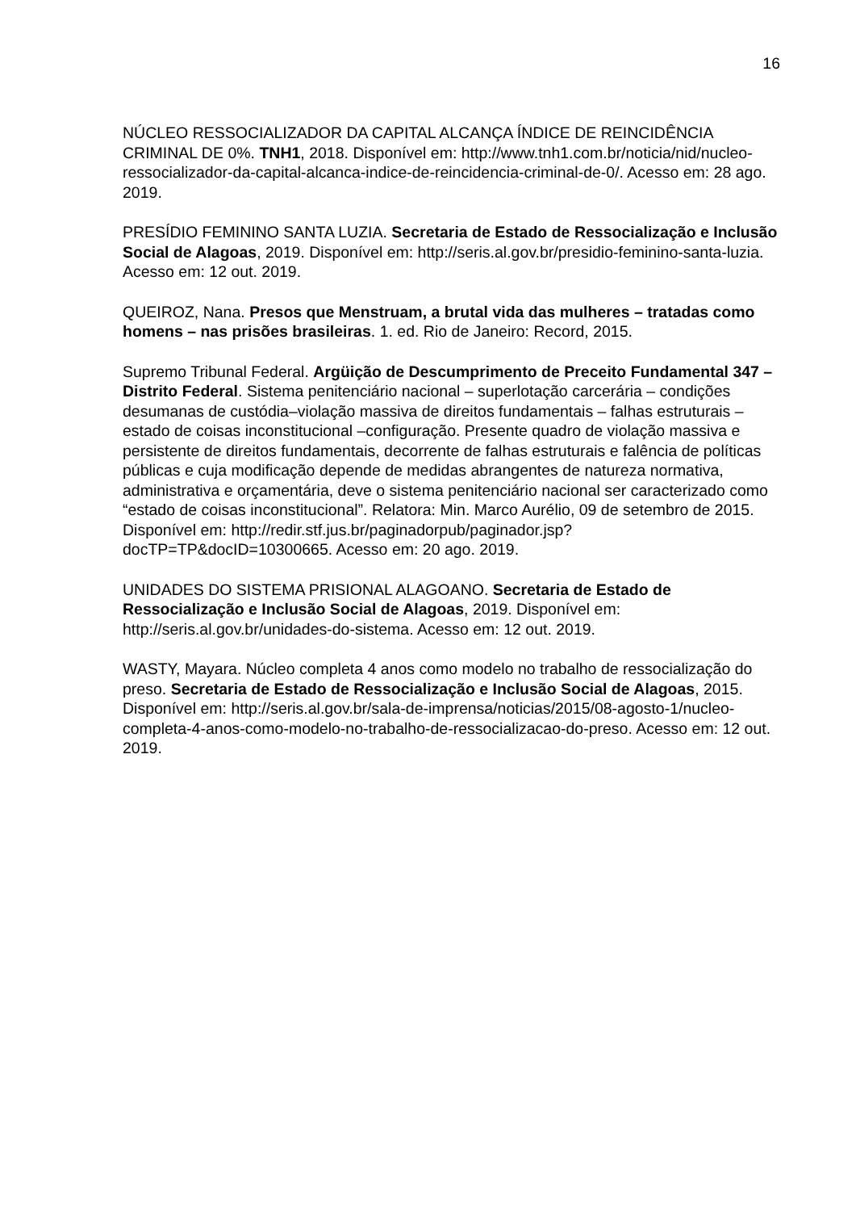16
NÚCLEO RESSOCIALIZADOR DA CAPITAL ALCANÇA ÍNDICE DE REINCIDÊNCIA CRIMINAL DE 0%. TNH1, 2018. Disponível em: http://www.tnh1.com.br/noticia/nid/nucleo-ressocializador-da-capital-alcanca-indice-de-reincidencia-criminal-de-0/. Acesso em: 28 ago. 2019.
PRESÍDIO FEMININO SANTA LUZIA. Secretaria de Estado de Ressocialização e Inclusão Social de Alagoas, 2019. Disponível em: http://seris.al.gov.br/presidio-feminino-santa-luzia. Acesso em: 12 out. 2019.
QUEIROZ, Nana. Presos que Menstruam, a brutal vida das mulheres – tratadas como homens – nas prisões brasileiras. 1. ed. Rio de Janeiro: Record, 2015.
Supremo Tribunal Federal. Argüição de Descumprimento de Preceito Fundamental 347 – Distrito Federal. Sistema penitenciário nacional – superlotação carcerária – condições desumanas de custódia–violação massiva de direitos fundamentais – falhas estruturais – estado de coisas inconstitucional –configuração. Presente quadro de violação massiva e persistente de direitos fundamentais, decorrente de falhas estruturais e falência de políticas públicas e cuja modificação depende de medidas abrangentes de natureza normativa, administrativa e orçamentária, deve o sistema penitenciário nacional ser caracterizado como “estado de coisas inconstitucional”. Relatora: Min. Marco Aurélio, 09 de setembro de 2015. Disponível em: http://redir.stf.jus.br/paginadorpub/paginador.jsp?docTP=TP&docID=10300665. Acesso em: 20 ago. 2019.
UNIDADES DO SISTEMA PRISIONAL ALAGOANO. Secretaria de Estado de Ressocialização e Inclusão Social de Alagoas, 2019. Disponível em: http://seris.al.gov.br/unidades-do-sistema. Acesso em: 12 out. 2019.
WASTY, Mayara. Núcleo completa 4 anos como modelo no trabalho de ressocialização do preso. Secretaria de Estado de Ressocialização e Inclusão Social de Alagoas, 2015. Disponível em: http://seris.al.gov.br/sala-de-imprensa/noticias/2015/08-agosto-1/nucleo-completa-4-anos-como-modelo-no-trabalho-de-ressocializacao-do-preso. Acesso em: 12 out. 2019.